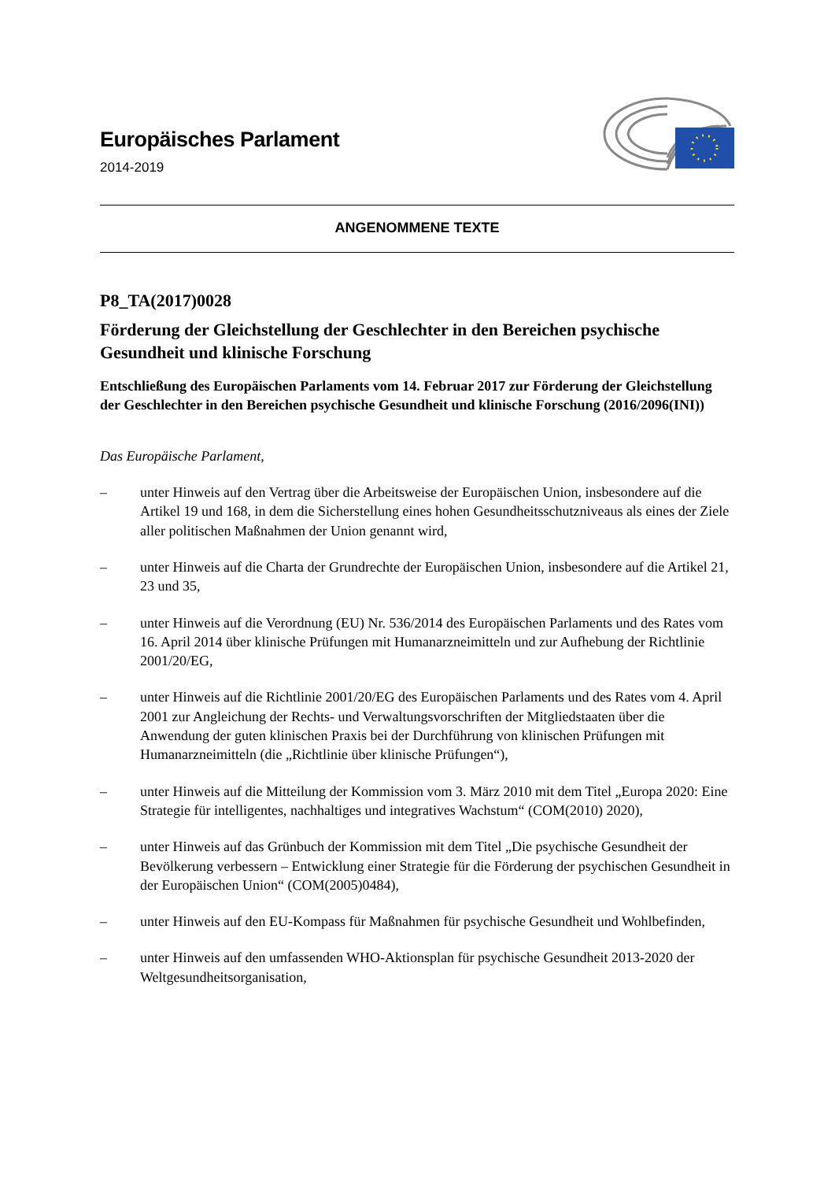Europäisches Parlament
2014-2019
ANGENOMMENE TEXTE
P8_TA(2017)0028
Förderung der Gleichstellung der Geschlechter in den Bereichen psychische Gesundheit und klinische Forschung
Entschließung des Europäischen Parlaments vom 14. Februar 2017 zur Förderung der Gleichstellung der Geschlechter in den Bereichen psychische Gesundheit und klinische Forschung (2016/2096(INI))
Das Europäische Parlament,
– unter Hinweis auf den Vertrag über die Arbeitsweise der Europäischen Union, insbesondere auf die Artikel 19 und 168, in dem die Sicherstellung eines hohen Gesundheitsschutzniveaus als eines der Ziele aller politischen Maßnahmen der Union genannt wird,
– unter Hinweis auf die Charta der Grundrechte der Europäischen Union, insbesondere auf die Artikel 21, 23 und 35,
– unter Hinweis auf die Verordnung (EU) Nr. 536/2014 des Europäischen Parlaments und des Rates vom 16. April 2014 über klinische Prüfungen mit Humanarzneimitteln und zur Aufhebung der Richtlinie 2001/20/EG,
– unter Hinweis auf die Richtlinie 2001/20/EG des Europäischen Parlaments und des Rates vom 4. April 2001 zur Angleichung der Rechts- und Verwaltungsvorschriften der Mitgliedstaaten über die Anwendung der guten klinischen Praxis bei der Durchführung von klinischen Prüfungen mit Humanarzneimitteln (die „Richtlinie über klinische Prüfungen“),
– unter Hinweis auf die Mitteilung der Kommission vom 3. März 2010 mit dem Titel „Europa 2020: Eine Strategie für intelligentes, nachhaltiges und integratives Wachstum“ (COM(2010) 2020),
– unter Hinweis auf das Grünbuch der Kommission mit dem Titel „Die psychische Gesundheit der Bevölkerung verbessern – Entwicklung einer Strategie für die Förderung der psychischen Gesundheit in der Europäischen Union“ (COM(2005)0484),
– unter Hinweis auf den EU-Kompass für Maßnahmen für psychische Gesundheit und Wohlbefinden,
– unter Hinweis auf den umfassenden WHO-Aktionsplan für psychische Gesundheit 2013-2020 der Weltgesundheitsorganisation,